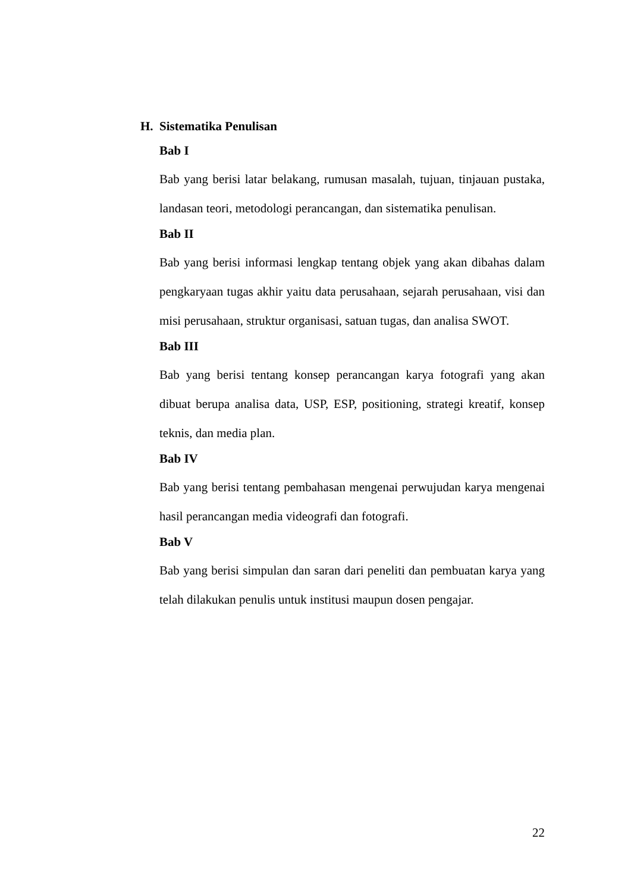H. Sistematika Penulisan
Bab I
Bab yang berisi latar belakang, rumusan masalah, tujuan, tinjauan pustaka, landasan teori, metodologi perancangan, dan sistematika penulisan.
Bab II
Bab yang berisi informasi lengkap tentang objek yang akan dibahas dalam pengkaryaan tugas akhir yaitu data perusahaan, sejarah perusahaan, visi dan misi perusahaan, struktur organisasi, satuan tugas, dan analisa SWOT.
Bab III
Bab yang berisi tentang konsep perancangan karya fotografi yang akan dibuat berupa analisa data, USP, ESP, positioning, strategi kreatif, konsep teknis, dan media plan.
Bab IV
Bab yang berisi tentang pembahasan mengenai perwujudan karya mengenai hasil perancangan media videografi dan fotografi.
Bab V
Bab yang berisi simpulan dan saran dari peneliti dan pembuatan karya yang telah dilakukan penulis untuk institusi maupun dosen pengajar.
22